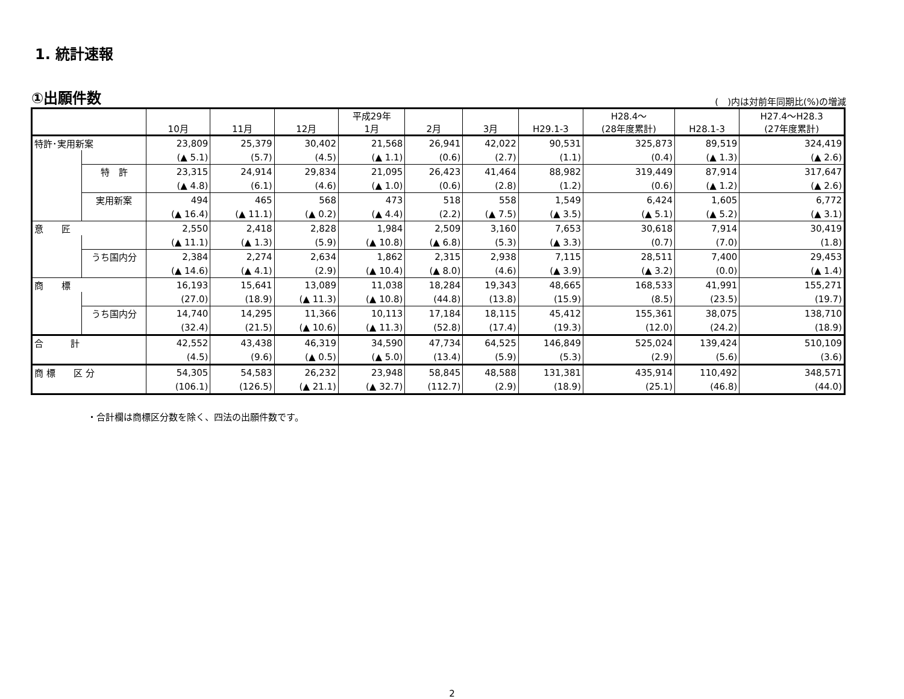1. 統計速報
①出願件数
(　)内は対前年同期比(%)の増減
| | | 10月 | 11月 | 12月 | 平成29年 1月 | 2月 | 3月 | H29.1-3 | H28.4～ (28年度累計) | H28.1-3 | H27.4～H28.3 (27年度累計) |
| --- | --- | --- | --- | --- | --- | --- | --- | --- | --- | --- | --- |
| 特許･実用新案 | | 23,809 | 25,379 | 30,402 | 21,568 | 26,941 | 42,022 | 90,531 | 325,873 | 89,519 | 324,419 |
| | | (▲ 5.1) | (5.7) | (4.5) | (▲ 1.1) | (0.6) | (2.7) | (1.1) | (0.4) | (▲ 1.3) | (▲ 2.6) |
| | 特 許 | 23,315 | 24,914 | 29,834 | 21,095 | 26,423 | 41,464 | 88,982 | 319,449 | 87,914 | 317,647 |
| | | (▲ 4.8) | (6.1) | (4.6) | (▲ 1.0) | (0.6) | (2.8) | (1.2) | (0.6) | (▲ 1.2) | (▲ 2.6) |
| | 実用新案 | 494 | 465 | 568 | 473 | 518 | 558 | 1,549 | 6,424 | 1,605 | 6,772 |
| | | (▲ 16.4) | (▲ 11.1) | (▲ 0.2) | (▲ 4.4) | (2.2) | (▲ 7.5) | (▲ 3.5) | (▲ 5.1) | (▲ 5.2) | (▲ 3.1) |
| 意 匠 | | 2,550 | 2,418 | 2,828 | 1,984 | 2,509 | 3,160 | 7,653 | 30,618 | 7,914 | 30,419 |
| | | (▲ 11.1) | (▲ 1.3) | (5.9) | (▲ 10.8) | (▲ 6.8) | (5.3) | (▲ 3.3) | (0.7) | (7.0) | (1.8) |
| | うち国内分 | 2,384 | 2,274 | 2,634 | 1,862 | 2,315 | 2,938 | 7,115 | 28,511 | 7,400 | 29,453 |
| | | (▲ 14.6) | (▲ 4.1) | (2.9) | (▲ 10.4) | (▲ 8.0) | (4.6) | (▲ 3.9) | (▲ 3.2) | (0.0) | (▲ 1.4) |
| 商 標 | | 16,193 | 15,641 | 13,089 | 11,038 | 18,284 | 19,343 | 48,665 | 168,533 | 41,991 | 155,271 |
| | | (27.0) | (18.9) | (▲ 11.3) | (▲ 10.8) | (44.8) | (13.8) | (15.9) | (8.5) | (23.5) | (19.7) |
| | うち国内分 | 14,740 | 14,295 | 11,366 | 10,113 | 17,184 | 18,115 | 45,412 | 155,361 | 38,075 | 138,710 |
| | | (32.4) | (21.5) | (▲ 10.6) | (▲ 11.3) | (52.8) | (17.4) | (19.3) | (12.0) | (24.2) | (18.9) |
| 合 計 | | 42,552 | 43,438 | 46,319 | 34,590 | 47,734 | 64,525 | 146,849 | 525,024 | 139,424 | 510,109 |
| | | (4.5) | (9.6) | (▲ 0.5) | (▲ 5.0) | (13.4) | (5.9) | (5.3) | (2.9) | (5.6) | (3.6) |
| 商 標 区 分 | | 54,305 | 54,583 | 26,232 | 23,948 | 58,845 | 48,588 | 131,381 | 435,914 | 110,492 | 348,571 |
| | | (106.1) | (126.5) | (▲ 21.1) | (▲ 32.7) | (112.7) | (2.9) | (18.9) | (25.1) | (46.8) | (44.0) |
・合計欄は商標区分数を除く、四法の出願件数です。
2